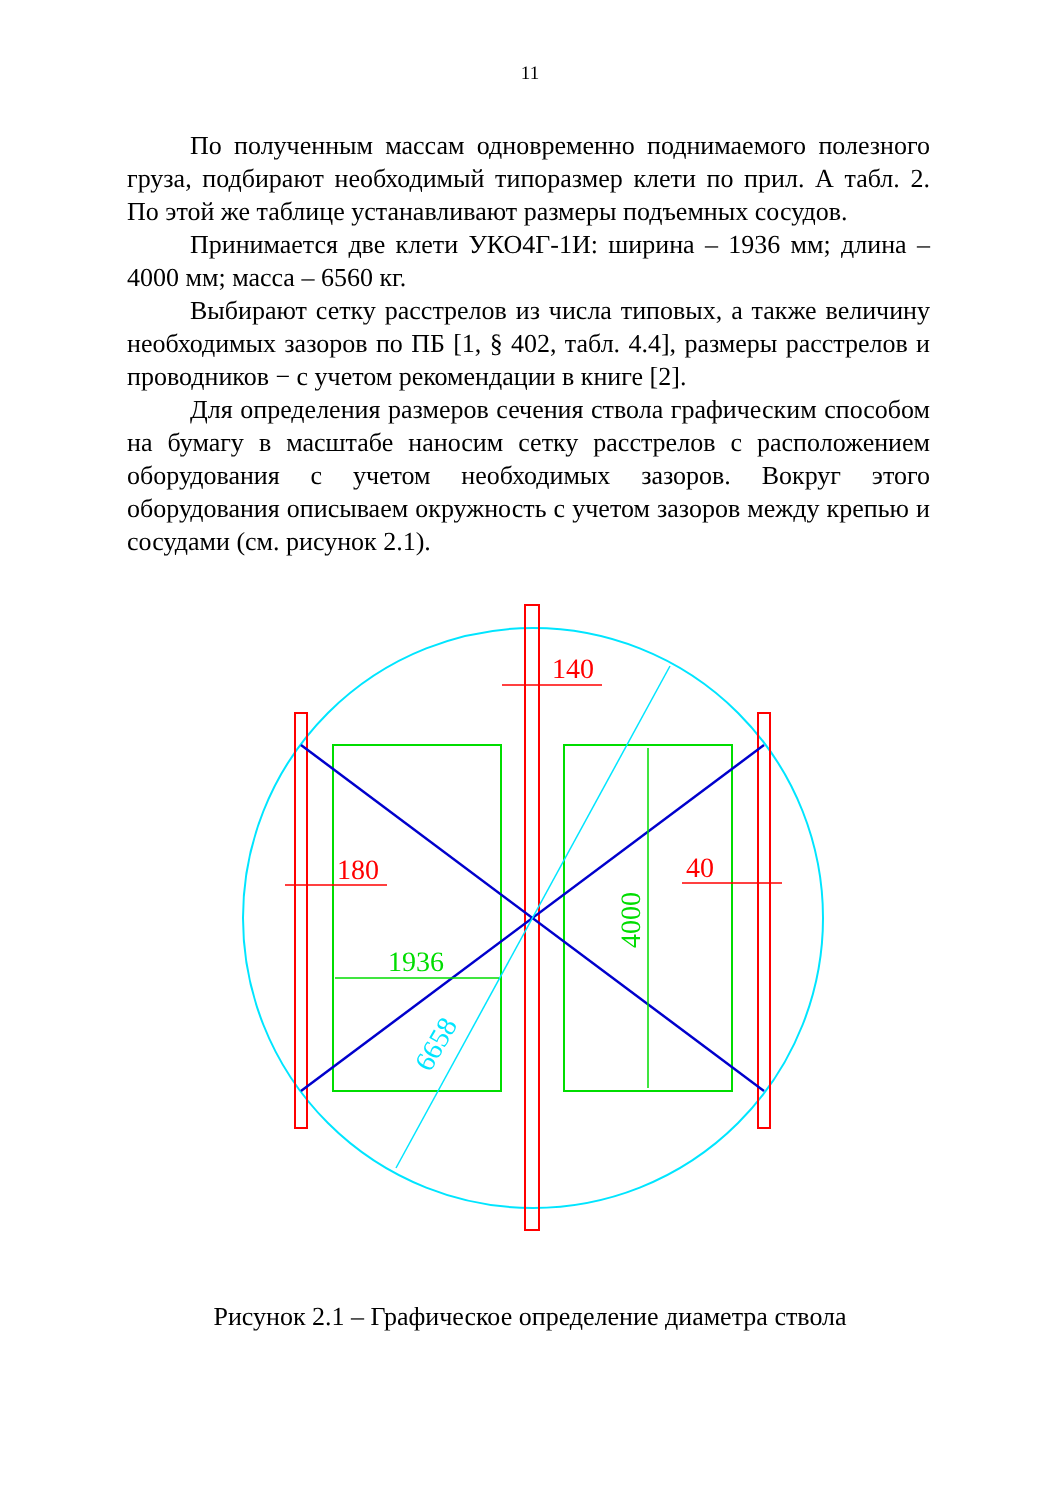11
По полученным массам одновременно поднимаемого полезного груза, подбирают необходимый типоразмер клети по прил. А табл. 2. По этой же таблице устанавливают размеры подъемных сосудов.
Принимается две клети УКО4Г-1И: ширина – 1936 мм; длина – 4000 мм; масса – 6560 кг.
Выбирают сетку расстрелов из числа типовых, а также величину необходимых зазоров по ПБ [1, § 402, табл. 4.4], размеры расстрелов и проводников − с учетом рекомендации в книге [2].
Для определения размеров сечения ствола графическим способом на бумагу в масштабе наносим сетку расстрелов с расположением оборудования с учетом необходимых зазоров. Вокруг этого оборудования описываем окружность с учетом зазоров между крепью и сосудами (см. рисунок 2.1).
140
180
40
1936
4000
6658
Рисунок 2.1 – Графическое определение диаметра ствола